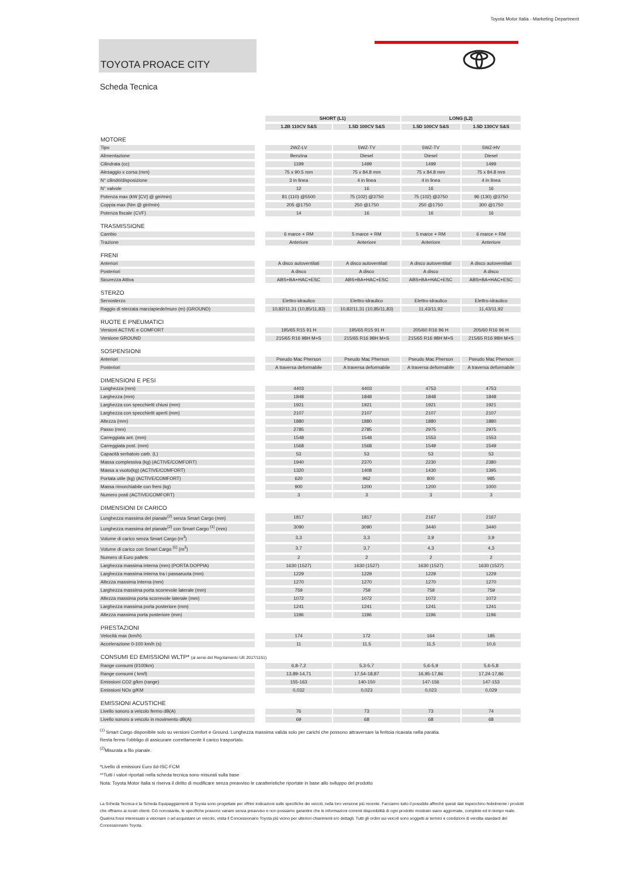Toyota Motor Italia - Marketing Department
TOYOTA PROACE CITY
Scheda Tecnica
| | | SHORT (L1) | | LONG (L2) | |
| | | 1.2B 110CV S&S | 1.5D 100CV S&S | 1.5D 100CV S&S | 1.5D 130CV S&S |
| MOTORE | | | | | |
| Tipo | | 2WZ-LV | 5WZ-TV | 5WZ-TV | 5WZ-HV |
| Alimentazione | | Benzina | Diesel | Diesel | Diesel |
| Cilindrata (cc) | | 1199 | 1499 | 1499 | 1499 |
| Alesaggio x corsa (mm) | | 75 x 90.5 mm | 75 x 84.8 mm | 75 x 84.8 mm | 75 x 84.8 mm |
| N° cilindri/disposizione | | 3 in linea | 4 in linea | 4 in linea | 4 in linea |
| N° valvole | | 12 | 16 | 16 | 16 |
| Potenza max (kW [CV] @ giri/min) | | 81 (110) @5500 | 75 (102) @3750 | 75 (102) @3750 | 96 (130) @3750 |
| Coppia max (Nm @ giri/min) | | 205 @1750 | 250 @1750 | 250 @1750 | 300 @1750 |
| Potenza fiscale (CVF) | | 14 | 16 | 16 | 16 |
| TRASMISSIONE | | | | | |
| Cambio | | 6 marce + RM | 5 marce + RM | 5 marce + RM | 6 marce + RM |
| Trazione | | Anteriore | Anteriore | Anteriore | Anteriore |
| FRENI | | | | | |
| Anteriori | | A disco autoventilati | A disco autoventilati | A disco autoventilati | A disco autoventilati |
| Posteriori | | A disco | A disco | A disco | A disco |
| Sicurezza Attiva | | ABS+BA+HAC+ESC | ABS+BA+HAC+ESC | ABS+BA+HAC+ESC | ABS+BA+HAC+ESC |
| STERZO | | | | | |
| Servosterzo | | Elettro-idraulico | Elettro-idraulico | Elettro-idraulico | Elettro-idraulico |
| Raggio di sterzata marciapiede/muro (m) (GROUND) | | 10,82/11,31 (10,85/11,83) | 10,82/11,31 (10,85/11,83) | 11,43/11,92 | 11,43/11,92 |
| RUOTE E PNEUMATICI | | | | | |
| Versioni ACTIVE e COMFORT | | 195/65 R15 91 H | 195/65 R15 91 H | 205/60 R16 96 H | 205/60 R16 96 H |
| Versione GROUND | | 215/65 R16 98H M+S | 215/65 R16 98H M+S | 215/65 R16 98H M+S | 215/65 R16 98H M+S |
| SOSPENSIONI | | | | | |
| Anteriori | | Pseudo Mac Pherson | Pseudo Mac Pherson | Pseudo Mac Pherson | Pseudo Mac Pherson |
| Posteriori | | A traversa deformabile | A traversa deformabile | A traversa deformabile | A traversa deformabile |
| DIMENSIONI E PESI | | | | | |
| Lunghezza (mm) | | 4403 | 4403 | 4753 | 4753 |
| Larghezza (mm) | | 1848 | 1848 | 1848 | 1848 |
| Larghezza con specchietti chiusi (mm) | | 1921 | 1921 | 1921 | 1921 |
| Larghezza con specchietti aperti (mm) | | 2107 | 2107 | 2107 | 2107 |
| Altezza (mm) | | 1880 | 1880 | 1880 | 1880 |
| Passo (mm) | | 2785 | 2785 | 2975 | 2975 |
| Carreggiata ant. (mm) | | 1548 | 1548 | 1553 | 1553 |
| Carreggiata post. (mm) | | 1568 | 1568 | 1549 | 1549 |
| Capacità serbatoio carb. (L) | | 53 | 53 | 53 | 53 |
| Massa complessiva (kg) (ACTIVE/COMFORT) | | 1940 | 2370 | 2230 | 2380 |
| Massa a vuoto(kg) (ACTIVE/COMFORT) | | 1320 | 1408 | 1430 | 1395 |
| Portata utile (kg) (ACTIVE/COMFORT) | | 620 | 962 | 800 | 985 |
| Massa rimorchiabile con freni (kg) | | 900 | 1200 | 1200 | 1000 |
| Numero posti (ACTIVE/COMFORT) | | 3 | 3 | 3 | 3 |
| DIMENSIONI DI CARICO | | | | | |
| Lunghezza massima del pianale<sup>(2)</sup> senza Smart Cargo (mm) | | 1817 | 1817 | 2167 | 2167 |
| Lunghezza massima del pianale<sup>(2)</sup> con Smart Cargo <sup>(1)</sup> (mm) | | 3090 | 3090 | 3440 | 3440 |
| Volume di carico senza Smart Cargo (m<sup>3</sup>) | | 3,3 | 3,3 | 3,9 | 3,9 |
| Volume di carico con Smart Cargo <sup>(1)</sup> (m<sup>3</sup>) | | 3,7 | 3,7 | 4,3 | 4,3 |
| Numero di Euro pallets | | 2 | 2 | 2 | 2 |
| Larghezza massima interna (mm) (PORTA DOPPIA) | | 1630 (1527) | 1630 (1527) | 1630 (1527) | 1630 (1527) |
| Larghezza massima interna tra i passaruota (mm) | | 1229 | 1229 | 1229 | 1229 |
| Altezza massima interna (mm) | | 1270 | 1270 | 1270 | 1270 |
| Larghezza massima porta scorrevole laterale (mm) | | 759 | 759 | 759 | 759 |
| Altezza massima porta scorrevole laterale (mm) | | 1072 | 1072 | 1072 | 1072 |
| Larghezza massima porta posteriore (mm) | | 1241 | 1241 | 1241 | 1241 |
| Altezza massima porta posteriore (mm) | | 1196 | 1196 | 1196 | 1196 |
| PRESTAZIONI | | | | | |
| Velocità max (km/h) | | 174 | 172 | 164 | 185 |
| Accelerazione 0-100 km/h (s) | | 11 | 11,5 | 11,5 | 10,6 |
| CONSUMI ED EMISSIONI WLTP* (ai sensi del Regolamento UE 2017/1151) | | | | | |
| Range consumi (l/100km) | | 6,8-7,2 | 5,3-5,7 | 5,6-5,9 | 5,6-5,8 |
| Range consumi ( km/l) | | 13,89-14,71 | 17,54-18,87 | 16,95-17,86 | 17,24-17,86 |
| Emissioni CO2 g/km (range) | | 155-163 | 140-150 | 147-156 | 147-153 |
| Emissioni NOx g/KM | | 0,032 | 0,023 | 0,023 | 0,029 |
| EMISSIONI ACUSTICHE | | | | | |
| Livello sonoro a veicolo fermo dB(A) | | 76 | 73 | 73 | 74 |
| Livello sonoro a veicolo in movimento dB(A) | | 69 | 68 | 68 | 68 |
<sup>(1)</sup> Smart Cargo disponibile solo su versioni Comfort e Ground. Lunghezza massima valida solo per carichi che possono attraversare la feritoia ricavata nella paratia.
Resta fermo l'obbligo di assicurare correttamente il carico trasportato.
<sup>(2)</sup> Misurata a filo pianale.
*Livello di emissioni Euro 6d-ISC-FCM
**Tutti i valori riportati nella scheda tecnica sono misurati sulla base
Nota: Toyota Motor Italia si riserva il diritto di modificare senza preavviso le caratteristiche riportate in base allo sviluppo del prodotto
La Scheda Tecnica e la Scheda Equipaggiamenti di Toyota sono progettate per offrire indicazioni sulle specifiche dei veicoli, nella loro versione più recente. Facciamo tutto il possibile affinché questi dati rispecchino fedelmente i prodotti che offriamo ai nostri clienti. Ciò nonostante, le specifiche possono variare senza preavviso e non possiamo garantire che le informazioni correnti disponibilità di ogni prodotto mostrato siano aggiornate, complete ed in tempo reale. Qualora fossi interessato a visionare o ad acquistare un veicolo, visita il Concessionario Toyota più vicino per ulteriori chiarimenti e/o dettagli. Tutti gli ordini sui veicoli sono soggetti ai termini e condizioni di vendita standard del Concessionario Toyota.